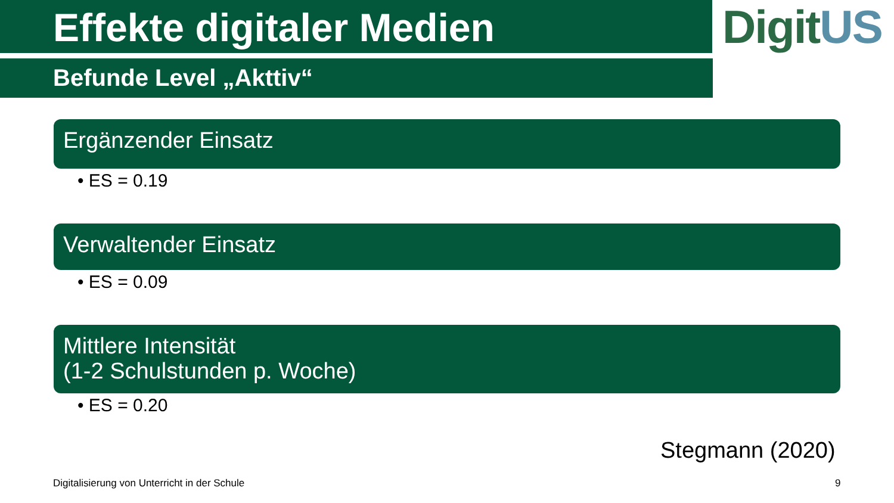Effekte digitaler Medien DigitUS
Befunde Level „Akttiv“
Ergänzender Einsatz
• ES = 0.19
Verwaltender Einsatz
• ES = 0.09
Mittlere Intensität
(1-2 Schulstunden p. Woche)
• ES = 0.20
Stegmann (2020)
Digitalisierung von Unterricht in der Schule
9